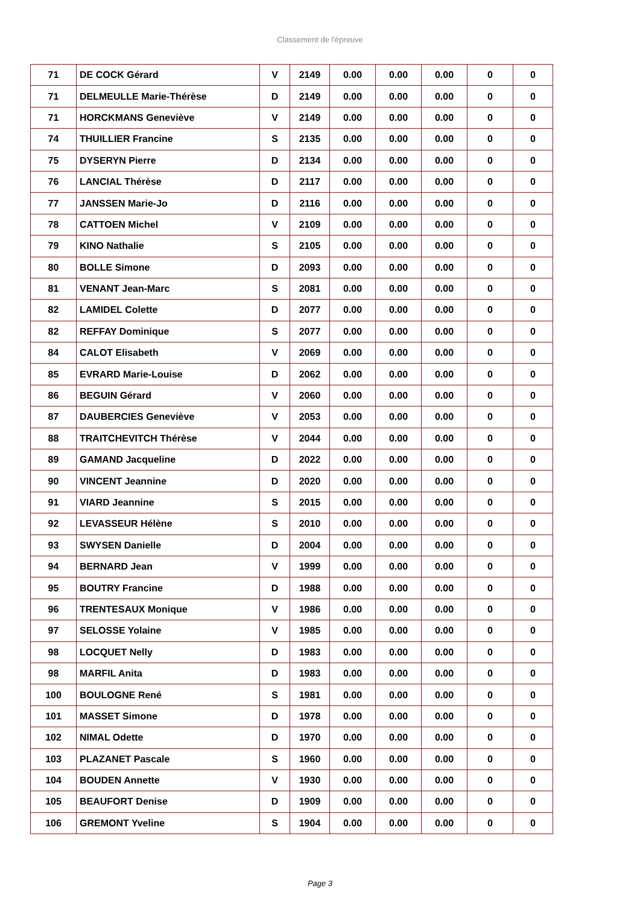Classement de l'épreuve
| 71 | DE COCK Gérard | V | 2149 | 0.00 | 0.00 | 0.00 | 0 | 0 |
| 71 | DELMEULLE Marie-Thérèse | D | 2149 | 0.00 | 0.00 | 0.00 | 0 | 0 |
| 71 | HORCKMANS Geneviève | V | 2149 | 0.00 | 0.00 | 0.00 | 0 | 0 |
| 74 | THUILLIER Francine | S | 2135 | 0.00 | 0.00 | 0.00 | 0 | 0 |
| 75 | DYSERYN Pierre | D | 2134 | 0.00 | 0.00 | 0.00 | 0 | 0 |
| 76 | LANCIAL Thérèse | D | 2117 | 0.00 | 0.00 | 0.00 | 0 | 0 |
| 77 | JANSSEN Marie-Jo | D | 2116 | 0.00 | 0.00 | 0.00 | 0 | 0 |
| 78 | CATTOEN Michel | V | 2109 | 0.00 | 0.00 | 0.00 | 0 | 0 |
| 79 | KINO Nathalie | S | 2105 | 0.00 | 0.00 | 0.00 | 0 | 0 |
| 80 | BOLLE Simone | D | 2093 | 0.00 | 0.00 | 0.00 | 0 | 0 |
| 81 | VENANT Jean-Marc | S | 2081 | 0.00 | 0.00 | 0.00 | 0 | 0 |
| 82 | LAMIDEL Colette | D | 2077 | 0.00 | 0.00 | 0.00 | 0 | 0 |
| 82 | REFFAY Dominique | S | 2077 | 0.00 | 0.00 | 0.00 | 0 | 0 |
| 84 | CALOT Elisabeth | V | 2069 | 0.00 | 0.00 | 0.00 | 0 | 0 |
| 85 | EVRARD Marie-Louise | D | 2062 | 0.00 | 0.00 | 0.00 | 0 | 0 |
| 86 | BEGUIN Gérard | V | 2060 | 0.00 | 0.00 | 0.00 | 0 | 0 |
| 87 | DAUBERCIES Geneviève | V | 2053 | 0.00 | 0.00 | 0.00 | 0 | 0 |
| 88 | TRAITCHEVITCH Thérèse | V | 2044 | 0.00 | 0.00 | 0.00 | 0 | 0 |
| 89 | GAMAND Jacqueline | D | 2022 | 0.00 | 0.00 | 0.00 | 0 | 0 |
| 90 | VINCENT Jeannine | D | 2020 | 0.00 | 0.00 | 0.00 | 0 | 0 |
| 91 | VIARD Jeannine | S | 2015 | 0.00 | 0.00 | 0.00 | 0 | 0 |
| 92 | LEVASSEUR Hélène | S | 2010 | 0.00 | 0.00 | 0.00 | 0 | 0 |
| 93 | SWYSEN Danielle | D | 2004 | 0.00 | 0.00 | 0.00 | 0 | 0 |
| 94 | BERNARD Jean | V | 1999 | 0.00 | 0.00 | 0.00 | 0 | 0 |
| 95 | BOUTRY Francine | D | 1988 | 0.00 | 0.00 | 0.00 | 0 | 0 |
| 96 | TRENTESAUX Monique | V | 1986 | 0.00 | 0.00 | 0.00 | 0 | 0 |
| 97 | SELOSSE Yolaine | V | 1985 | 0.00 | 0.00 | 0.00 | 0 | 0 |
| 98 | LOCQUET Nelly | D | 1983 | 0.00 | 0.00 | 0.00 | 0 | 0 |
| 98 | MARFIL Anita | D | 1983 | 0.00 | 0.00 | 0.00 | 0 | 0 |
| 100 | BOULOGNE René | S | 1981 | 0.00 | 0.00 | 0.00 | 0 | 0 |
| 101 | MASSET Simone | D | 1978 | 0.00 | 0.00 | 0.00 | 0 | 0 |
| 102 | NIMAL Odette | D | 1970 | 0.00 | 0.00 | 0.00 | 0 | 0 |
| 103 | PLAZANET Pascale | S | 1960 | 0.00 | 0.00 | 0.00 | 0 | 0 |
| 104 | BOUDEN Annette | V | 1930 | 0.00 | 0.00 | 0.00 | 0 | 0 |
| 105 | BEAUFORT Denise | D | 1909 | 0.00 | 0.00 | 0.00 | 0 | 0 |
| 106 | GREMONT Yveline | S | 1904 | 0.00 | 0.00 | 0.00 | 0 | 0 |
Page 3